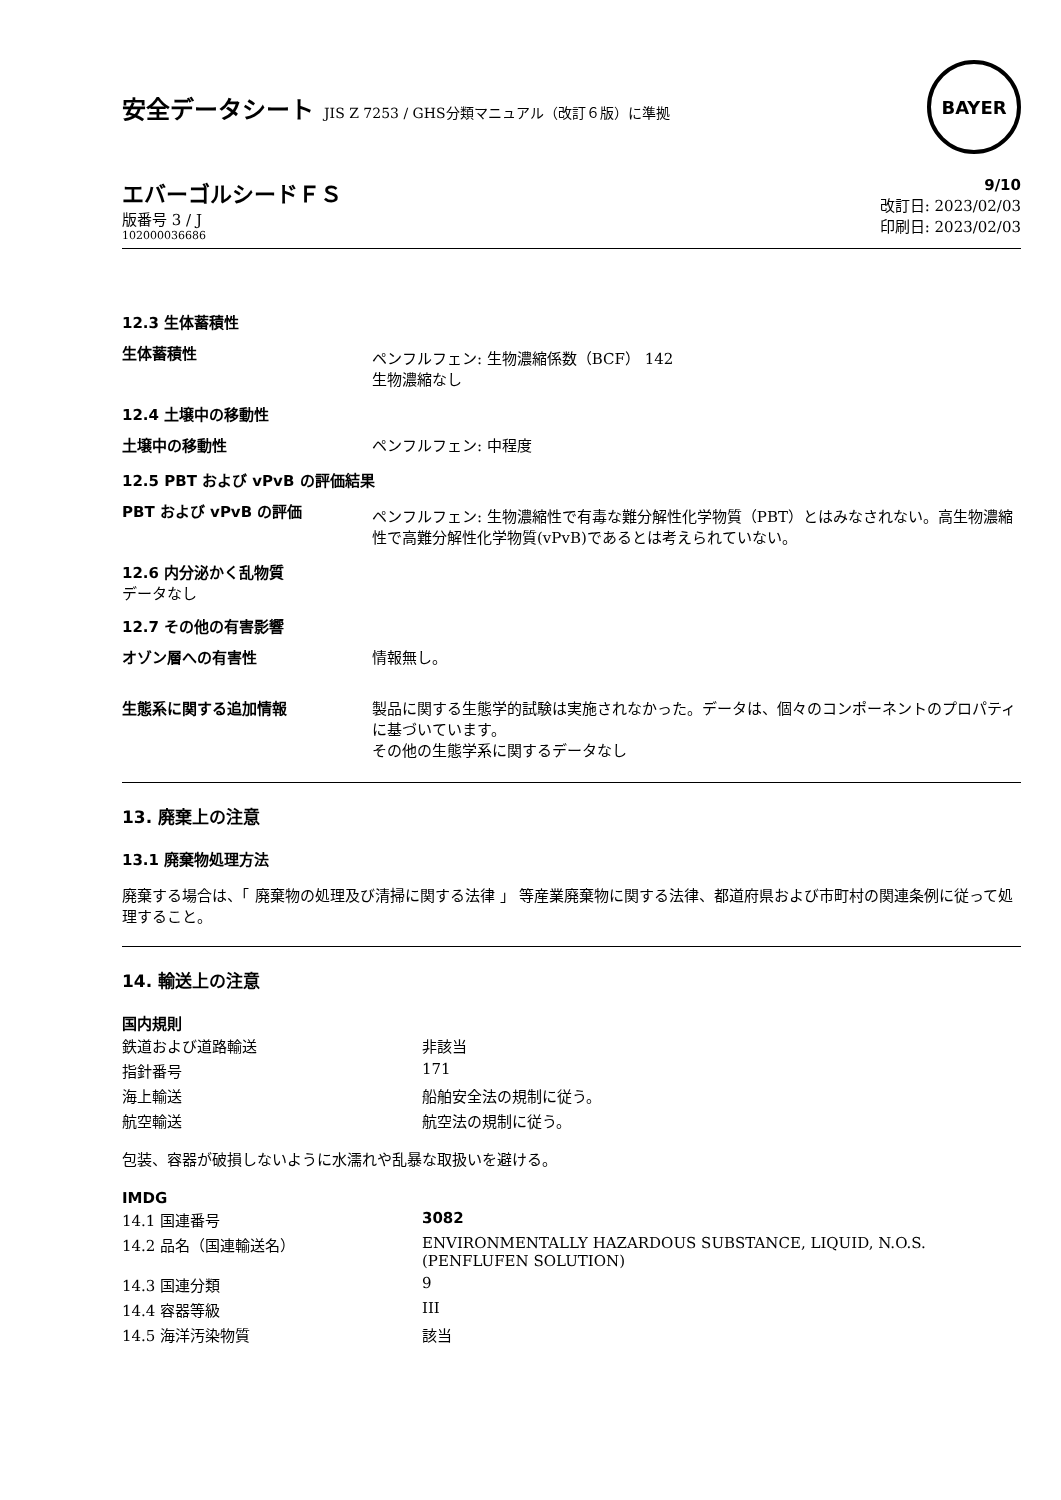安全データシート JIS Z 7253 / GHS分類マニュアル（改訂６版）に準拠
BAYER
エバーゴルシードＦＳ
版番号 3 / J
102000036686
9/10
改訂日: 2023/02/03
印刷日: 2023/02/03
12.3 生体蓄積性
| 生体蓄積性 | ペンフルフェン: 生物濃縮係数（BCF） 142 生物濃縮なし |
12.4 土壌中の移動性
| 土壌中の移動性 | ペンフルフェン: 中程度 |
12.5 PBT および vPvB の評価結果
| PBT および vPvB の評価 | ペンフルフェン: 生物濃縮性で有毒な難分解性化学物質（PBT）とはみなされない。高生物濃縮性で高難分解性化学物質(vPvB)であるとは考えられていない。 |
12.6 内分泌かく乱物質
データなし
12.7 その他の有害影響
| オゾン層への有害性 | 情報無し。 |
| 生態系に関する追加情報 | 製品に関する生態学的試験は実施されなかった。データは、個々のコンポーネントのプロパティに基づいています。 その他の生態学系に関するデータなし |
13. 廃棄上の注意
13.1 廃棄物処理方法
廃棄する場合は、「 廃棄物の処理及び清掃に関する法律 」 等産業廃棄物に関する法律、都道府県および市町村の関連条例に従って処理すること。
14. 輸送上の注意
国内規則
| 鉄道および道路輸送 | 非該当 |
| 指針番号 | 171 |
| 海上輸送 | 船舶安全法の規制に従う。 |
| 航空輸送 | 航空法の規制に従う。 |
包装、容器が破損しないように水濡れや乱暴な取扱いを避ける。
IMDG
| 14.1 国連番号 | 3082 |
| 14.2 品名（国連輸送名） | ENVIRONMENTALLY HAZARDOUS SUBSTANCE, LIQUID, N.O.S. (PENFLUFEN SOLUTION) |
| 14.3 国連分類 | 9 |
| 14.4 容器等級 | III |
| 14.5 海洋汚染物質 | 該当 |